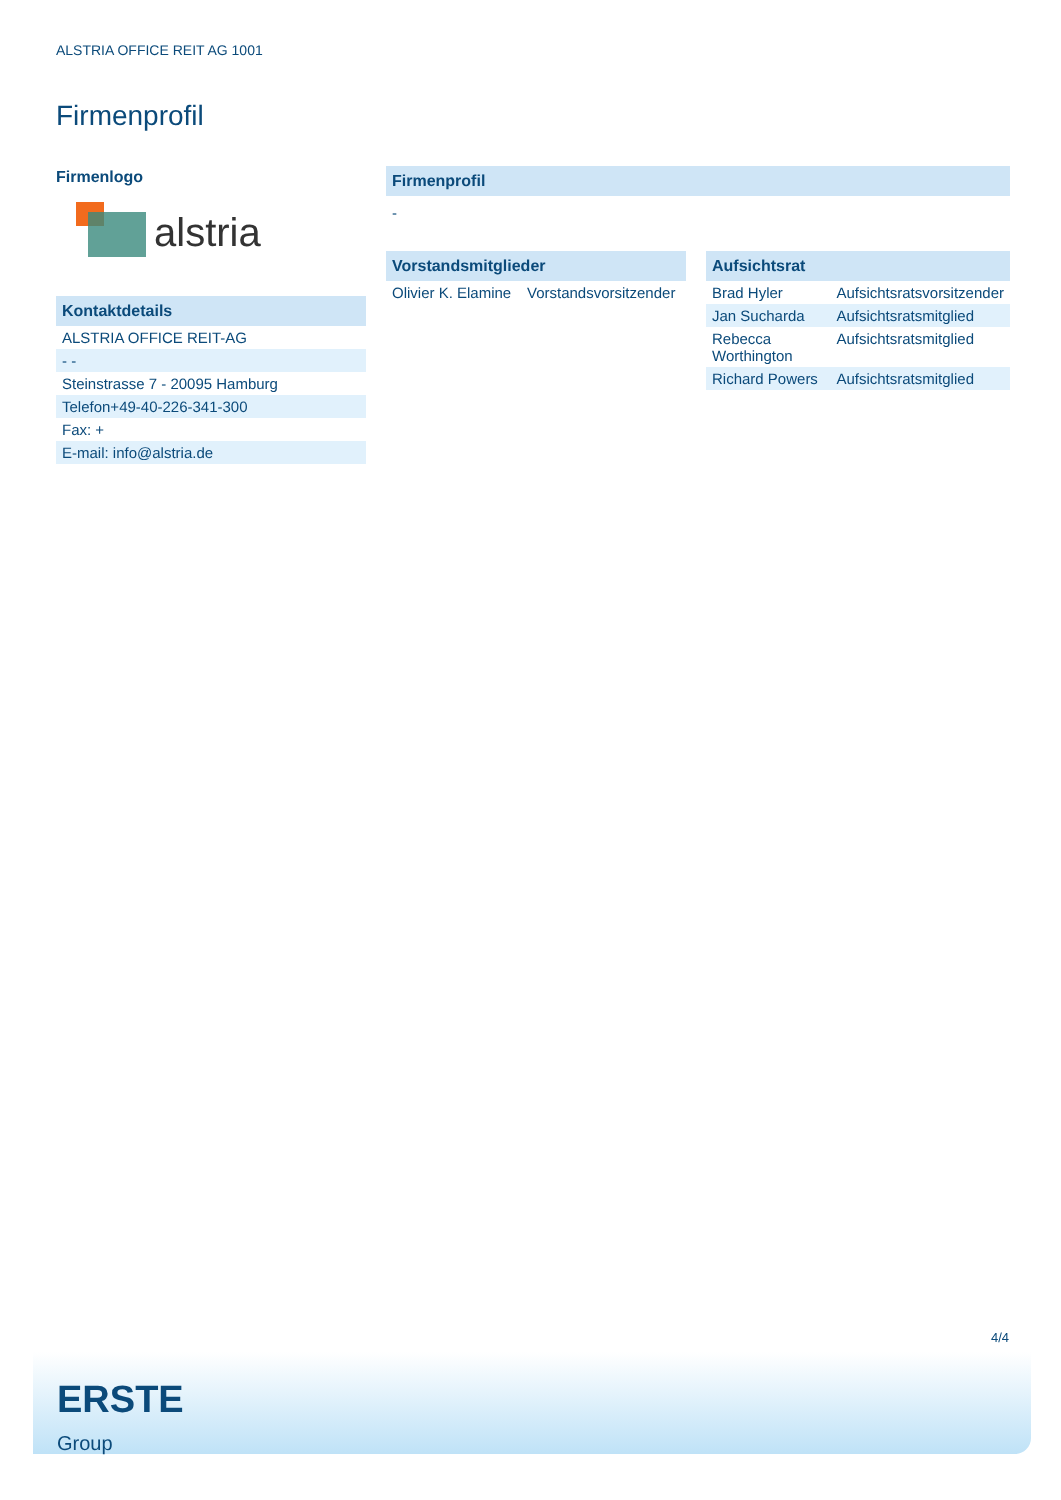ALSTRIA OFFICE REIT AG 1001
Firmenprofil
Firmenlogo
alstria
| Kontaktdetails |
| --- |
| ALSTRIA OFFICE REIT-AG |
| - - |
| Steinstrasse 7 - 20095 Hamburg |
| Telefon+49-40-226-341-300 |
| Fax: + |
| E-mail: info@alstria.de |
| Firmenprofil |
| --- |
| - |
| Vorstandsmitglieder | |
| --- | --- |
| Olivier K. Elamine | Vorstandsvorsitzender |
| Aufsichtsrat | |
| --- | --- |
| Brad Hyler | Aufsichtsratsvorsitzender |
| Jan Sucharda | Aufsichtsratsmitglied |
| Rebecca Worthington | Aufsichtsratsmitglied |
| Richard Powers | Aufsichtsratsmitglied |
4/4
ERSTE
Group